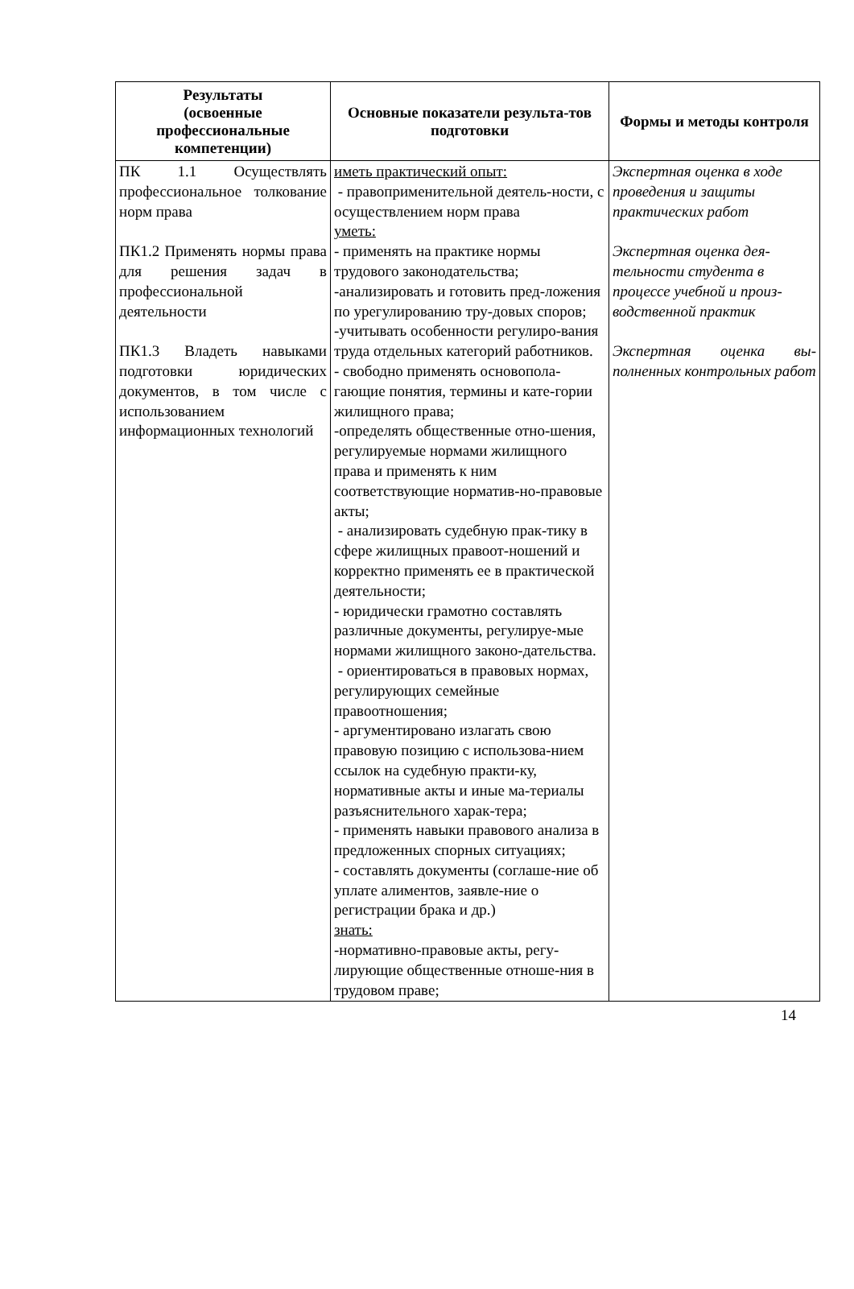| Результаты (освоенные профессиональные компетенции) | Основные показатели результа-тов подготовки | Формы и методы контроля |
| --- | --- | --- |
| ПК 1.1 Осуществлять профессиональное толкование норм права ПК1.2 Применять нормы права для решения задач в профессиональной деятельности ПК1.3 Владеть навыками подготовки юридических документов, в том числе с использованием информационных технологий | иметь практический опыт: - правоприменительной деятель-ности, с осуществлением норм права уметь: - применять на практике нормы трудового законодательства; -анализировать и готовить пред-ложения по урегулированию тру-довых споров; -учитывать особенности регулиро-вания труда отдельных категорий работников. - свободно применять основопола-гающие понятия, термины и кате-гории жилищного права; -определять общественные отно-шения, регулируемые нормами жилищного права и применять к ним соответствующие норматив-но-правовые акты; - анализировать судебную прак-тику в сфере жилищных правоот-ношений и корректно применять ее в практической деятельности; - юридически грамотно составлять различные документы, регулируе-мые нормами жилищного законо-дательства. - ориентироваться в правовых нормах, регулирующих семейные правоотношения; - аргументировано излагать свою правовую позицию с использова-нием ссылок на судебную практи-ку, нормативные акты и иные ма-териалы разъяснительного харак-тера; - применять навыки правового анализа в предложенных спорных ситуациях; - составлять документы (соглаше-ние об уплате алиментов, заявле-ние о регистрации брака и др.) знать: -нормативно-правовые акты, регу-лирующие общественные отноше-ния в трудовом праве; | Экспертная оценка в ходе проведения и защиты практических работ Экспертная оценка дея-тельности студента в процессе учебной и произ-водственной практик Экспертная оценка вы-полненных контрольных работ |
14